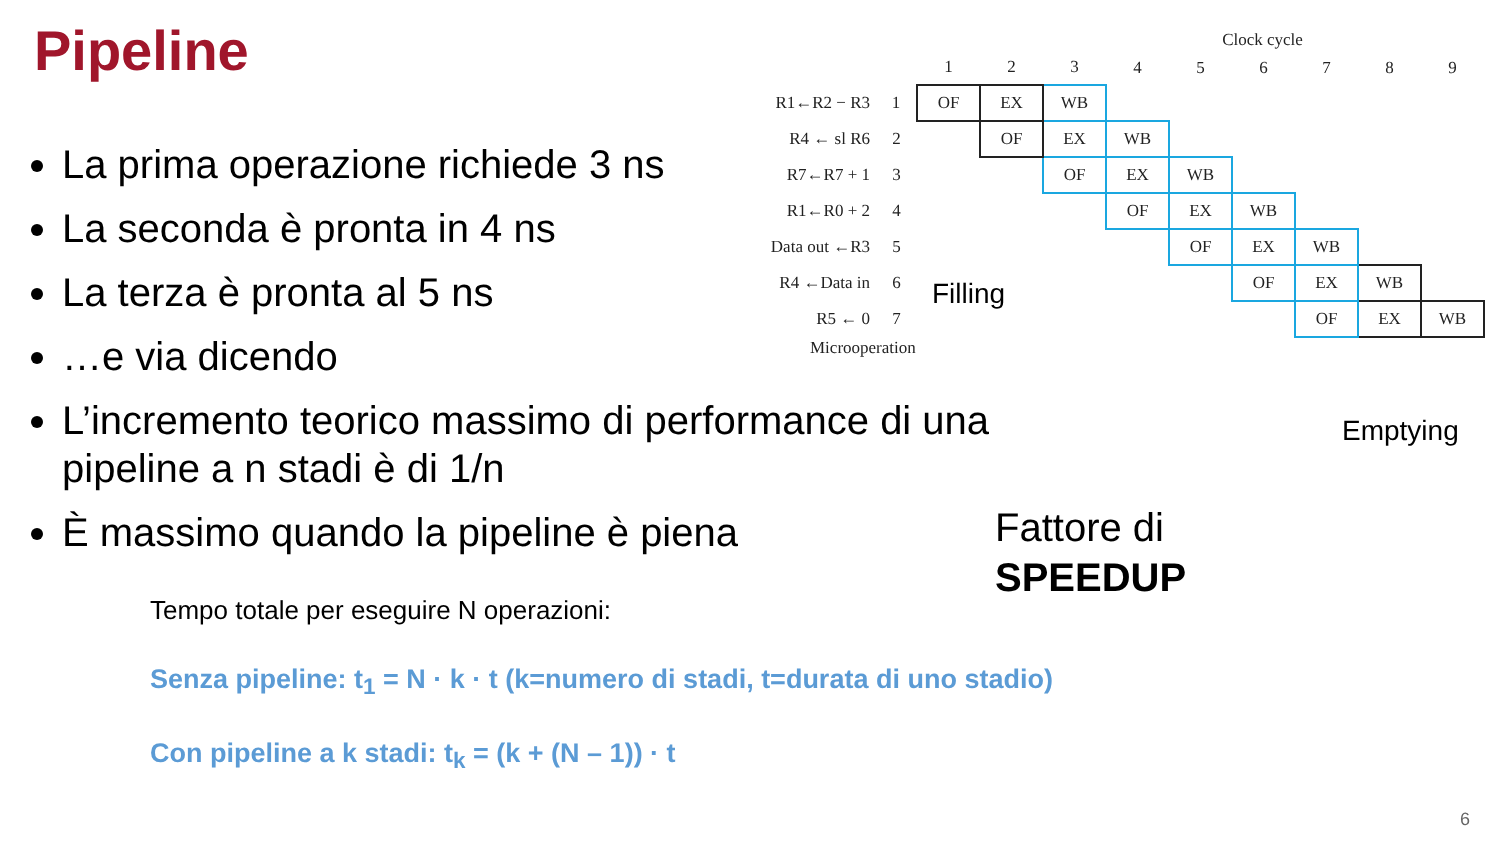Pipeline
La prima operazione richiede 3 ns
La seconda è pronta in 4 ns
La terza è pronta al 5 ns
…e via dicendo
L’incremento teorico massimo di performance di una pipeline a n stadi è di 1/n
È massimo quando la pipeline è piena
Clock cycle
| | | 1 | 2 | 3 | 4 | 5 | 6 | 7 | 8 | 9 |
| R1←R2 − R3 | 1 | OF | EX | WB | | | | | | |
| R4 ← sl R6 | 2 | | OF | EX | WB | | | | | |
| R7←R7 + 1 | 3 | | | OF | EX | WB | | | | |
| R1←R0 + 2 | 4 | | | | OF | EX | WB | | | |
| Data out ←R3 | 5 | | | | | OF | EX | WB | | |
| R4 ←Data in | 6 | | | | | | OF | EX | WB | |
| R5 ← 0 | 7 | | | | | | | OF | EX | WB |
Microoperation
Filling
Emptying
Fattore di
SPEEDUP
Tempo totale per eseguire N operazioni:
Senza pipeline: t<sub>1</sub> = N · k · t (k=numero di stadi, t=durata di uno stadio)
Con pipeline a k stadi: t<sub>k</sub> = (k + (N – 1)) · t
6